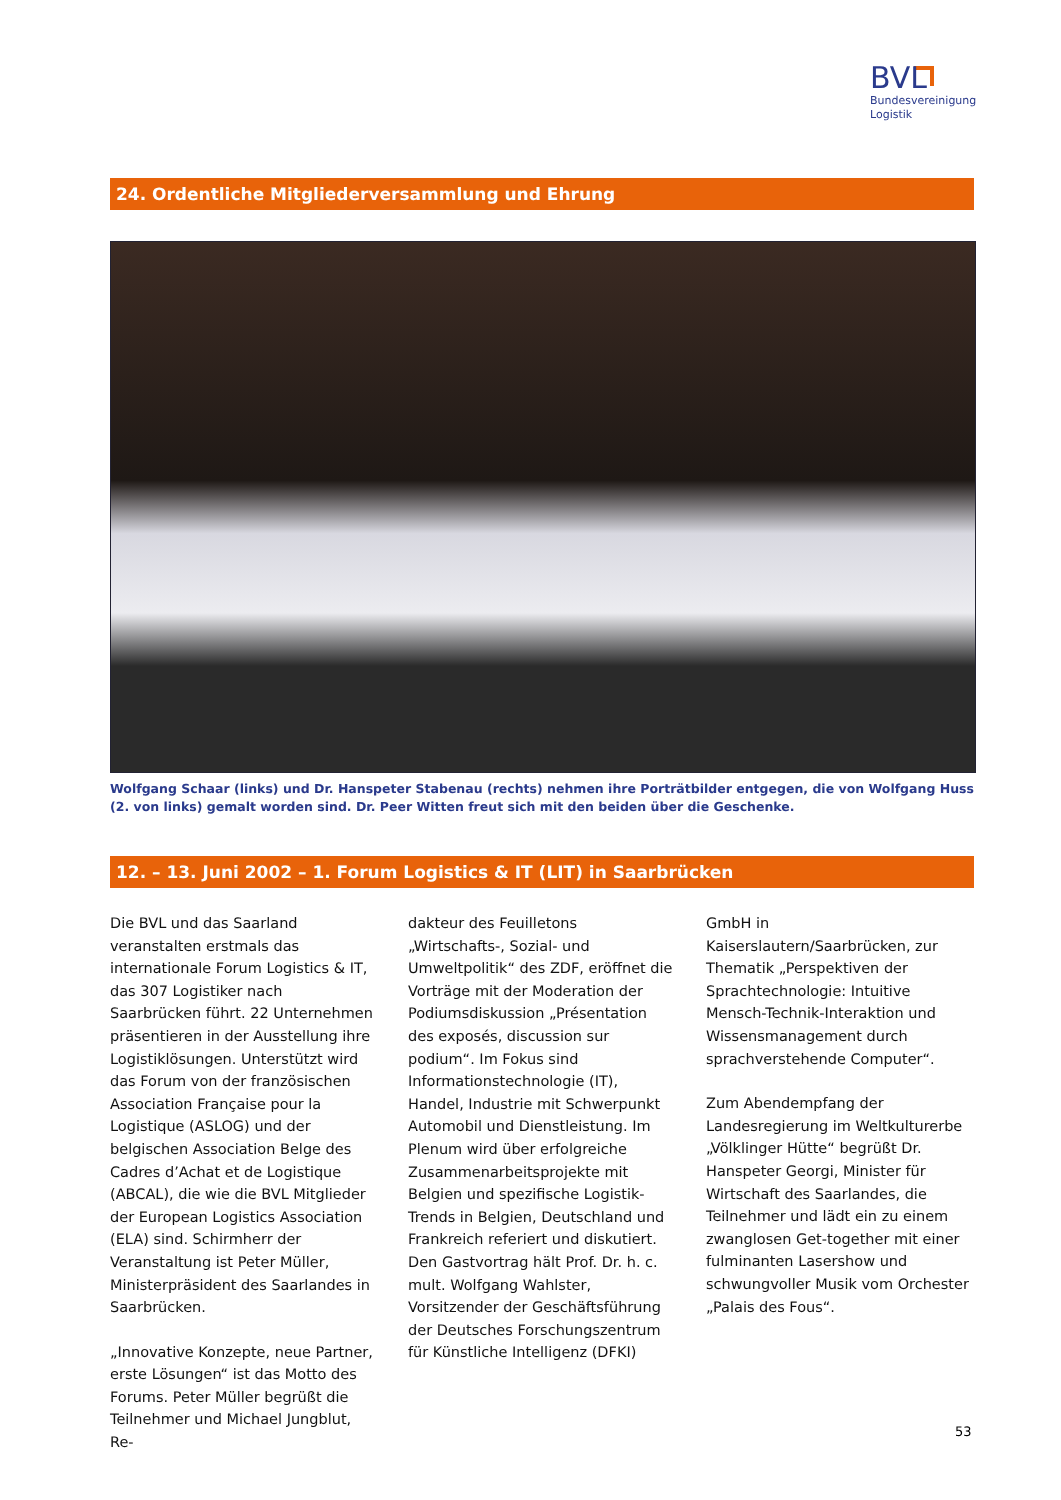BVL
Bundesvereinigung
Logistik
24. Ordentliche Mitgliederversammlung und Ehrung
Wolfgang Schaar (links) und Dr. Hanspeter Stabenau (rechts) nehmen ihre Porträtbilder entgegen, die von Wolfgang Huss (2. von links) gemalt worden sind. Dr. Peer Witten freut sich mit den beiden über die Geschenke.
12. – 13. Juni 2002 – 1. Forum Logistics & IT (LIT) in Saarbrücken
Die BVL und das Saarland veranstalten erstmals das internationale Forum Logistics & IT, das 307 Logistiker nach Saarbrücken führt. 22 Unternehmen präsentieren in der Ausstellung ihre Logistiklösungen. Unterstützt wird das Forum von der französischen Association Française pour la Logistique (ASLOG) und der belgischen Association Belge des Cadres d’Achat et de Logistique (ABCAL), die wie die BVL Mitglieder der European Logistics Association (ELA) sind. Schirmherr der Veranstaltung ist Peter Müller, Ministerpräsident des Saarlandes in Saarbrücken.
„Innovative Konzepte, neue Partner, erste Lösungen“ ist das Motto des Forums. Peter Müller begrüßt die Teilnehmer und Michael Jungblut, Re-
dakteur des Feuilletons „Wirtschafts-, Sozial- und Umweltpolitik“ des ZDF, eröffnet die Vorträge mit der Moderation der Podiumsdiskussion „Présentation des exposés, discussion sur podium“. Im Fokus sind Informationstechnologie (IT), Handel, Industrie mit Schwerpunkt Automobil und Dienstleistung. Im Plenum wird über erfolgreiche Zusammenarbeitsprojekte mit Belgien und spezifische Logistik-Trends in Belgien, Deutschland und Frankreich referiert und diskutiert. Den Gastvortrag hält Prof. Dr. h. c. mult. Wolfgang Wahlster, Vorsitzender der Geschäftsführung der Deutsches Forschungszentrum für Künstliche Intelligenz (DFKI)
GmbH in Kaiserslautern/Saarbrücken, zur Thematik „Perspektiven der Sprachtechnologie: Intuitive Mensch-Technik-Interaktion und Wissensmanagement durch sprachverstehende Computer“.
Zum Abendempfang der Landesregierung im Weltkulturerbe „Völklinger Hütte“ begrüßt Dr. Hanspeter Georgi, Minister für Wirtschaft des Saarlandes, die Teilnehmer und lädt ein zu einem zwanglosen Get-together mit einer fulminanten Lasershow und schwungvoller Musik vom Orchester „Palais des Fous“.
53